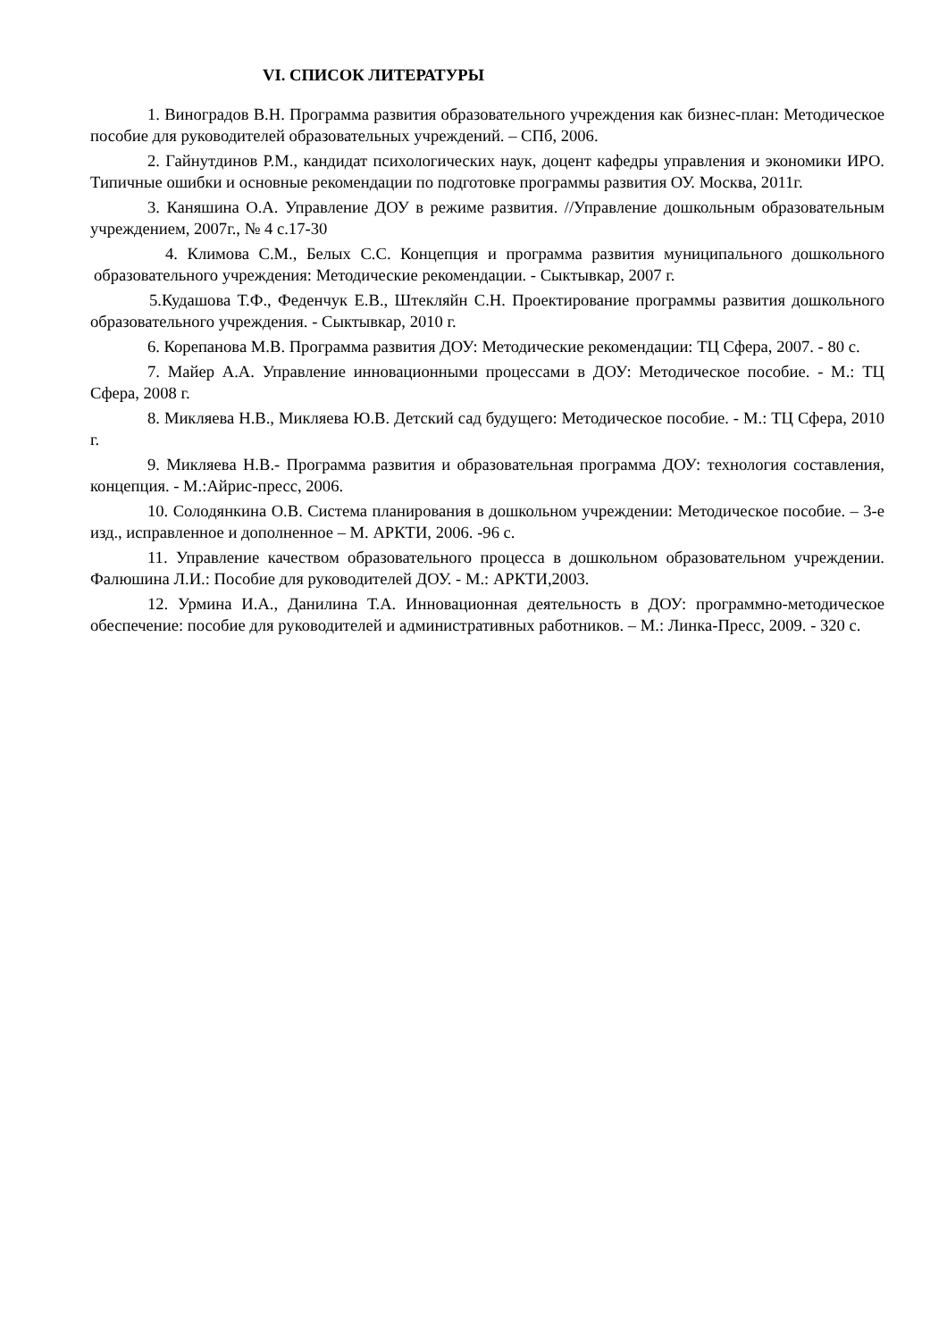VI. СПИСОК ЛИТЕРАТУРЫ
1. Виноградов В.Н. Программа развития образовательного учреждения как бизнес-план: Методическое пособие для руководителей образовательных учреждений. – СПб, 2006.
2. Гайнутдинов Р.М., кандидат психологических наук, доцент кафедры управления и экономики ИРО. Типичные ошибки и основные рекомендации по подготовке программы развития ОУ. Москва, 2011г.
3. Каняшина О.А. Управление ДОУ в режиме развития. //Управление дошкольным образовательным учреждением, 2007г., № 4 с.17-30
4. Климова С.М., Белых С.С. Концепция и программа развития муниципального дошкольного образовательного учреждения: Методические рекомендации. - Сыктывкар, 2007 г.
5.Кудашова Т.Ф., Феденчук Е.В., Штекляйн С.Н. Проектирование программы развития дошкольного образовательного учреждения. - Сыктывкар, 2010 г.
6. Корепанова М.В. Программа развития ДОУ: Методические рекомендации: ТЦ Сфера, 2007. - 80 с.
7. Майер А.А. Управление инновационными процессами в ДОУ: Методическое пособие. - М.: ТЦ Сфера, 2008 г.
8. Микляева Н.В., Микляева Ю.В. Детский сад будущего: Методическое пособие. - М.: ТЦ Сфера, 2010 г.
9. Микляева Н.В.- Программа развития и образовательная программа ДОУ: технология составления, концепция. - М.:Айрис-пресс, 2006.
10. Солодянкина О.В. Система планирования в дошкольном учреждении: Методическое пособие. – 3-е изд., исправленное и дополненное – М. АРКТИ, 2006. -96 с.
11. Управление качеством образовательного процесса в дошкольном образовательном учреждении. Фалюшина Л.И.: Пособие для руководителей ДОУ. - М.: АРКТИ,2003.
12. Урмина И.А., Данилина Т.А. Инновационная деятельность в ДОУ: программно-методическое обеспечение: пособие для руководителей и административных работников. – М.: Линка-Пресс, 2009. - 320 с.